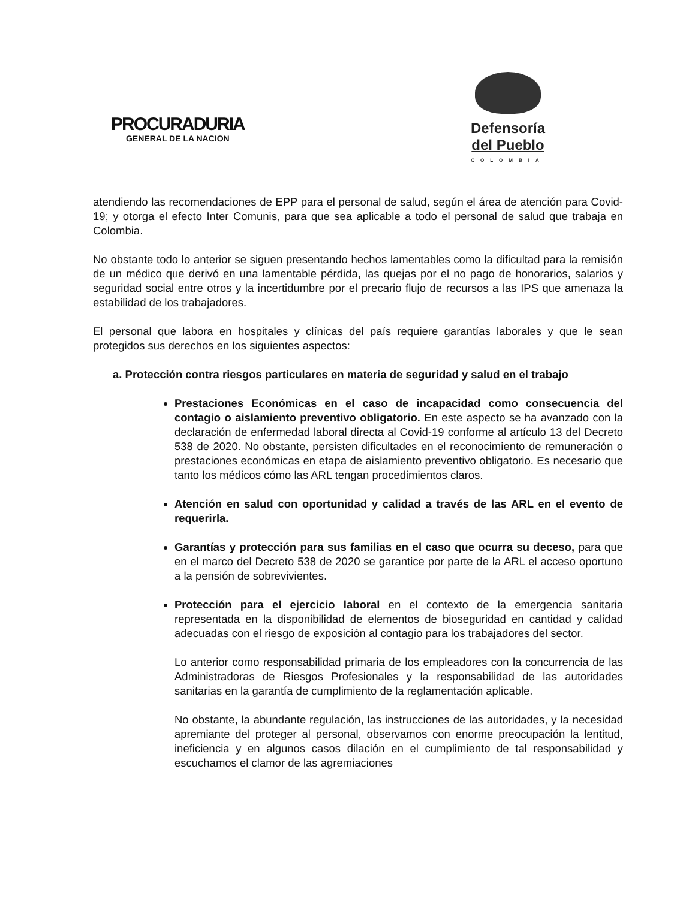PROCURADURIA
GENERAL DE LA NACION
Defensoría
del Pueblo
COLOMBIA
atendiendo las recomendaciones de EPP para el personal de salud, según el área de atención para Covid-19; y otorga el efecto Inter Comunis, para que sea aplicable a todo el personal de salud que trabaja en Colombia.
No obstante todo lo anterior se siguen presentando hechos lamentables como la dificultad para la remisión de un médico que derivó en una lamentable pérdida, las quejas por el no pago de honorarios, salarios y seguridad social entre otros y la incertidumbre por el precario flujo de recursos a las IPS que amenaza la estabilidad de los trabajadores.
El personal que labora en hospitales y clínicas del país requiere garantías laborales y que le sean protegidos sus derechos en los siguientes aspectos:
a. Protección contra riesgos particulares en materia de seguridad y salud en el trabajo
Prestaciones Económicas en el caso de incapacidad como consecuencia del contagio o aislamiento preventivo obligatorio. En este aspecto se ha avanzado con la declaración de enfermedad laboral directa al Covid-19 conforme al artículo 13 del Decreto 538 de 2020. No obstante, persisten dificultades en el reconocimiento de remuneración o prestaciones económicas en etapa de aislamiento preventivo obligatorio. Es necesario que tanto los médicos cómo las ARL tengan procedimientos claros.
Atención en salud con oportunidad y calidad a través de las ARL en el evento de requerirla.
Garantías y protección para sus familias en el caso que ocurra su deceso, para que en el marco del Decreto 538 de 2020 se garantice por parte de la ARL el acceso oportuno a la pensión de sobrevivientes.
Protección para el ejercicio laboral en el contexto de la emergencia sanitaria representada en la disponibilidad de elementos de bioseguridad en cantidad y calidad adecuadas con el riesgo de exposición al contagio para los trabajadores del sector.
Lo anterior como responsabilidad primaria de los empleadores con la concurrencia de las Administradoras de Riesgos Profesionales y la responsabilidad de las autoridades sanitarias en la garantía de cumplimiento de la reglamentación aplicable.
No obstante, la abundante regulación, las instrucciones de las autoridades, y la necesidad apremiante del proteger al personal, observamos con enorme preocupación la lentitud, ineficiencia y en algunos casos dilación en el cumplimiento de tal responsabilidad y escuchamos el clamor de las agremiaciones